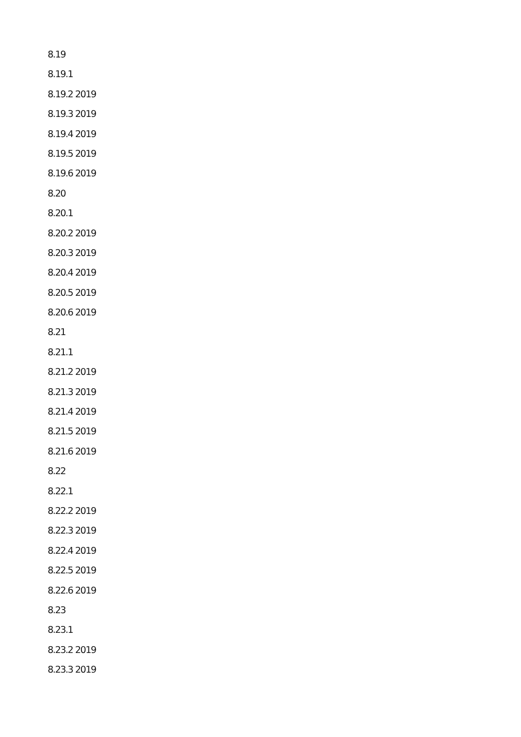8.19
8.19.1
8.19.2 2019
8.19.3 2019
8.19.4 2019
8.19.5 2019
8.19.6 2019
8.20
8.20.1
8.20.2 2019
8.20.3 2019
8.20.4 2019
8.20.5 2019
8.20.6 2019
8.21
8.21.1
8.21.2 2019
8.21.3 2019
8.21.4 2019
8.21.5 2019
8.21.6 2019
8.22
8.22.1
8.22.2 2019
8.22.3 2019
8.22.4 2019
8.22.5 2019
8.22.6 2019
8.23
8.23.1
8.23.2 2019
8.23.3 2019